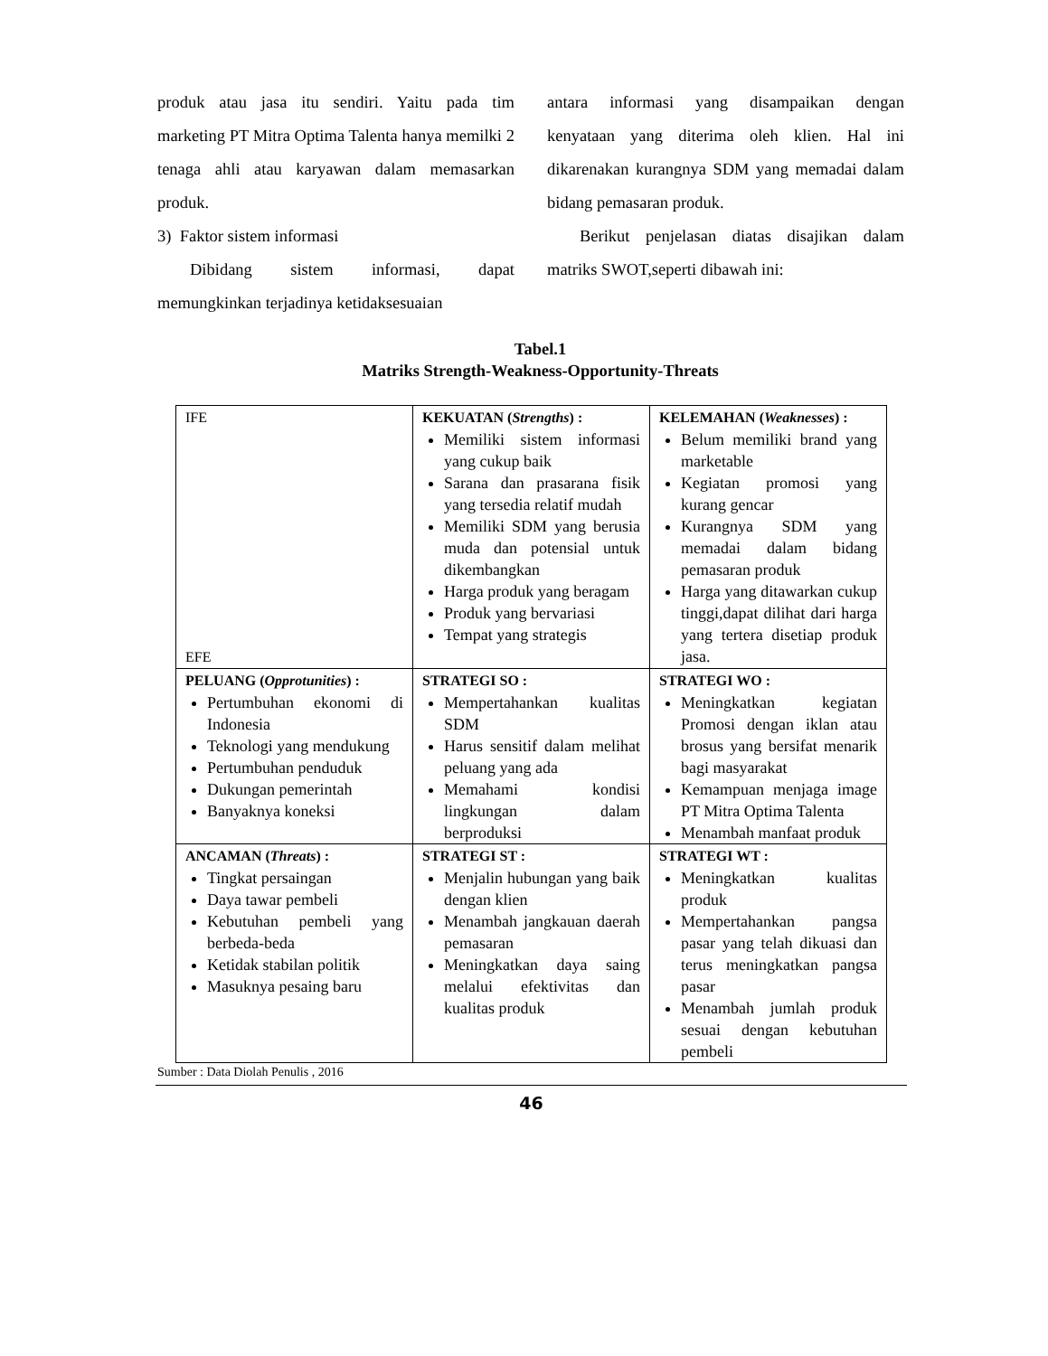produk atau jasa itu sendiri. Yaitu pada tim marketing PT Mitra Optima Talenta hanya memilki 2 tenaga ahli atau karyawan dalam memasarkan produk.
3) Faktor sistem informasi
Dibidang sistem informasi, dapat memungkinkan terjadinya ketidaksesuaian
antara informasi yang disampaikan dengan kenyataan yang diterima oleh klien. Hal ini dikarenakan kurangnya SDM yang memadai dalam bidang pemasaran produk.
Berikut penjelasan diatas disajikan dalam matriks SWOT,seperti dibawah ini:
Tabel.1
Matriks Strength-Weakness-Opportunity-Threats
| IFE EFE | KEKUATAN ( Strengths ) : Memiliki sistem informasi yang cukup baik Sarana dan prasarana fisik yang tersedia relatif mudah Memiliki SDM yang berusia muda dan potensial untuk dikembangkan Harga produk yang beragam Produk yang bervariasi Tempat yang strategis | KELEMAHAN ( Weaknesses ) : Belum memiliki brand yang marketable Kegiatan promosi yang kurang gencar Kurangnya SDM yang memadai dalam bidang pemasaran produk Harga yang ditawarkan cukup tinggi,dapat dilihat dari harga yang tertera disetiap produk jasa. |
| PELUANG ( Opprotunities ) : Pertumbuhan ekonomi di Indonesia Teknologi yang mendukung Pertumbuhan penduduk Dukungan pemerintah Banyaknya koneksi | STRATEGI SO : Mempertahankan kualitas SDM Harus sensitif dalam melihat peluang yang ada Memahami kondisi lingkungan dalam berproduksi | STRATEGI WO : Meningkatkan kegiatan Promosi dengan iklan atau brosus yang bersifat menarik bagi masyarakat Kemampuan menjaga image PT Mitra Optima Talenta Menambah manfaat produk |
| ANCAMAN ( Threats ) : Tingkat persaingan Daya tawar pembeli Kebutuhan pembeli yang berbeda-beda Ketidak stabilan politik Masuknya pesaing baru | STRATEGI ST : Menjalin hubungan yang baik dengan klien Menambah jangkauan daerah pemasaran Meningkatkan daya saing melalui efektivitas dan kualitas produk | STRATEGI WT : Meningkatkan kualitas produk Mempertahankan pangsa pasar yang telah dikuasi dan terus meningkatkan pangsa pasar Menambah jumlah produk sesuai dengan kebutuhan pembeli |
Sumber : Data Diolah Penulis , 2016
46